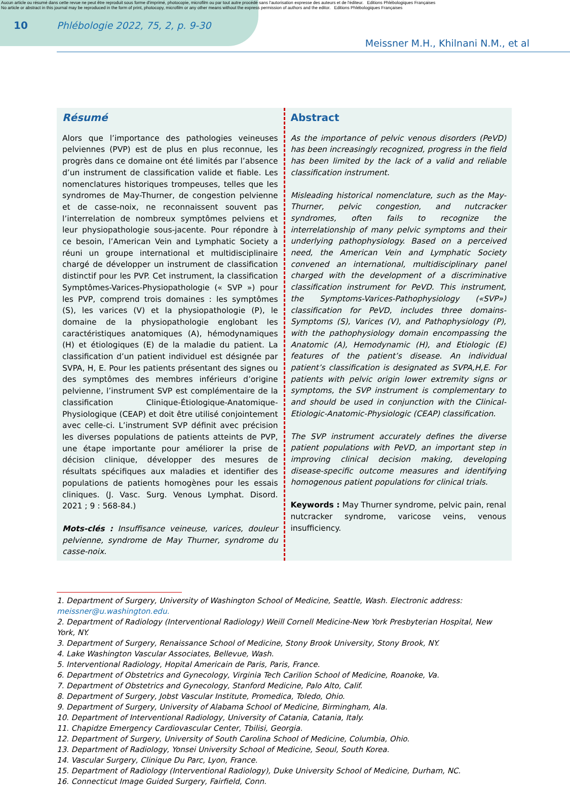Aucun article ou résumé dans cette revue ne peut être reproduit sous forme d'imprimé, photocopie, microfilm ou par tout autre procédé sans l'autorisation expresse des auteurs et de l'éditeur. Editions Phlébologiques Françaises
No article or abstract in this journal may be reproduced in the form of print, photocopy, microfilm or any other means without the express permission of authors and the editor. Editions Phlébologiques Françaises
10 Phlébologie 2022, 75, 2, p. 9-30
Meissner M.H., Khilnani N.M., et al
Résumé
Alors que l’importance des pathologies veineuses pelviennes (PVP) est de plus en plus reconnue, les progrès dans ce domaine ont été limités par l’absence d’un instrument de classification valide et fiable. Les nomenclatures historiques trompeuses, telles que les syndromes de May-Thurner, de congestion pelvienne et de casse-noix, ne reconnaissent souvent pas l’interrelation de nombreux symptômes pelviens et leur physiopathologie sous-jacente. Pour répondre à ce besoin, l’American Vein and Lymphatic Society a réuni un groupe international et multidisciplinaire chargé de développer un instrument de classification distinctif pour les PVP. Cet instrument, la classification Symptômes-Varices-Physiopathologie (« SVP ») pour les PVP, comprend trois domaines : les symptômes (S), les varices (V) et la physiopathologie (P), le domaine de la physiopathologie englobant les caractéristiques anatomiques (A), hémodynamiques (H) et étiologiques (E) de la maladie du patient. La classification d’un patient individuel est désignée par SVPA, H, E. Pour les patients présentant des signes ou des symptômes des membres inférieurs d’origine pelvienne, l’instrument SVP est complémentaire de la classification Clinique-Étiologique-Anatomique-Physiologique (CEAP) et doit être utilisé conjointement avec celle-ci. L’instrument SVP définit avec précision les diverses populations de patients atteints de PVP, une étape importante pour améliorer la prise de décision clinique, développer des mesures de résultats spécifiques aux maladies et identifier des populations de patients homogènes pour les essais cliniques. (J. Vasc. Surg. Venous Lymphat. Disord. 2021 ; 9 : 568-84.)
Mots-clés : Insuffisance veineuse, varices, douleur pelvienne, syndrome de May Thurner, syndrome du casse-noix.
Abstract
As the importance of pelvic venous disorders (PeVD) has been increasingly recognized, progress in the field has been limited by the lack of a valid and reliable classification instrument.
Misleading historical nomenclature, such as the May-Thurner, pelvic congestion, and nutcracker syndromes, often fails to recognize the interrelationship of many pelvic symptoms and their underlying pathophysiology. Based on a perceived need, the American Vein and Lymphatic Society convened an international, multidisciplinary panel charged with the development of a discriminative classification instrument for PeVD. This instrument, the Symptoms-Varices-Pathophysiology («SVP») classification for PeVD, includes three domains-Symptoms (S), Varices (V), and Pathophysiology (P), with the pathophysiology domain encompassing the Anatomic (A), Hemodynamic (H), and Etiologic (E) features of the patient’s disease. An individual patient’s classification is designated as SVPA,H,E. For patients with pelvic origin lower extremity signs or symptoms, the SVP instrument is complementary to and should be used in conjunction with the Clinical-Etiologic-Anatomic-Physiologic (CEAP) classification.
The SVP instrument accurately defines the diverse patient populations with PeVD, an important step in improving clinical decision making, developing disease-specific outcome measures and identifying homogenous patient populations for clinical trials.
Keywords : May Thurner syndrome, pelvic pain, renal nutcracker syndrome, varicose veins, venous insufficiency.
1. Department of Surgery, University of Washington School of Medicine, Seattle, Wash. Electronic address: meissner@u.washington.edu.
2. Department of Radiology (Interventional Radiology) Weill Cornell Medicine-New York Presbyterian Hospital, New York, NY.
3. Department of Surgery, Renaissance School of Medicine, Stony Brook University, Stony Brook, NY.
4. Lake Washington Vascular Associates, Bellevue, Wash.
5. Interventional Radiology, Hopital Americain de Paris, Paris, France.
6. Department of Obstetrics and Gynecology, Virginia Tech Carilion School of Medicine, Roanoke, Va.
7. Department of Obstetrics and Gynecology, Stanford Medicine, Palo Alto, Calif.
8. Department of Surgery, Jobst Vascular Institute, Promedica, Toledo, Ohio.
9. Department of Surgery, University of Alabama School of Medicine, Birmingham, Ala.
10. Department of Interventional Radiology, University of Catania, Catania, Italy.
11. Chapidze Emergency Cardiovascular Center, Tbilisi, Georgia.
12. Department of Surgery, University of South Carolina School of Medicine, Columbia, Ohio.
13. Department of Radiology, Yonsei University School of Medicine, Seoul, South Korea.
14. Vascular Surgery, Clinique Du Parc, Lyon, France.
15. Department of Radiology (Interventional Radiology), Duke University School of Medicine, Durham, NC.
16. Connecticut Image Guided Surgery, Fairfield, Conn.